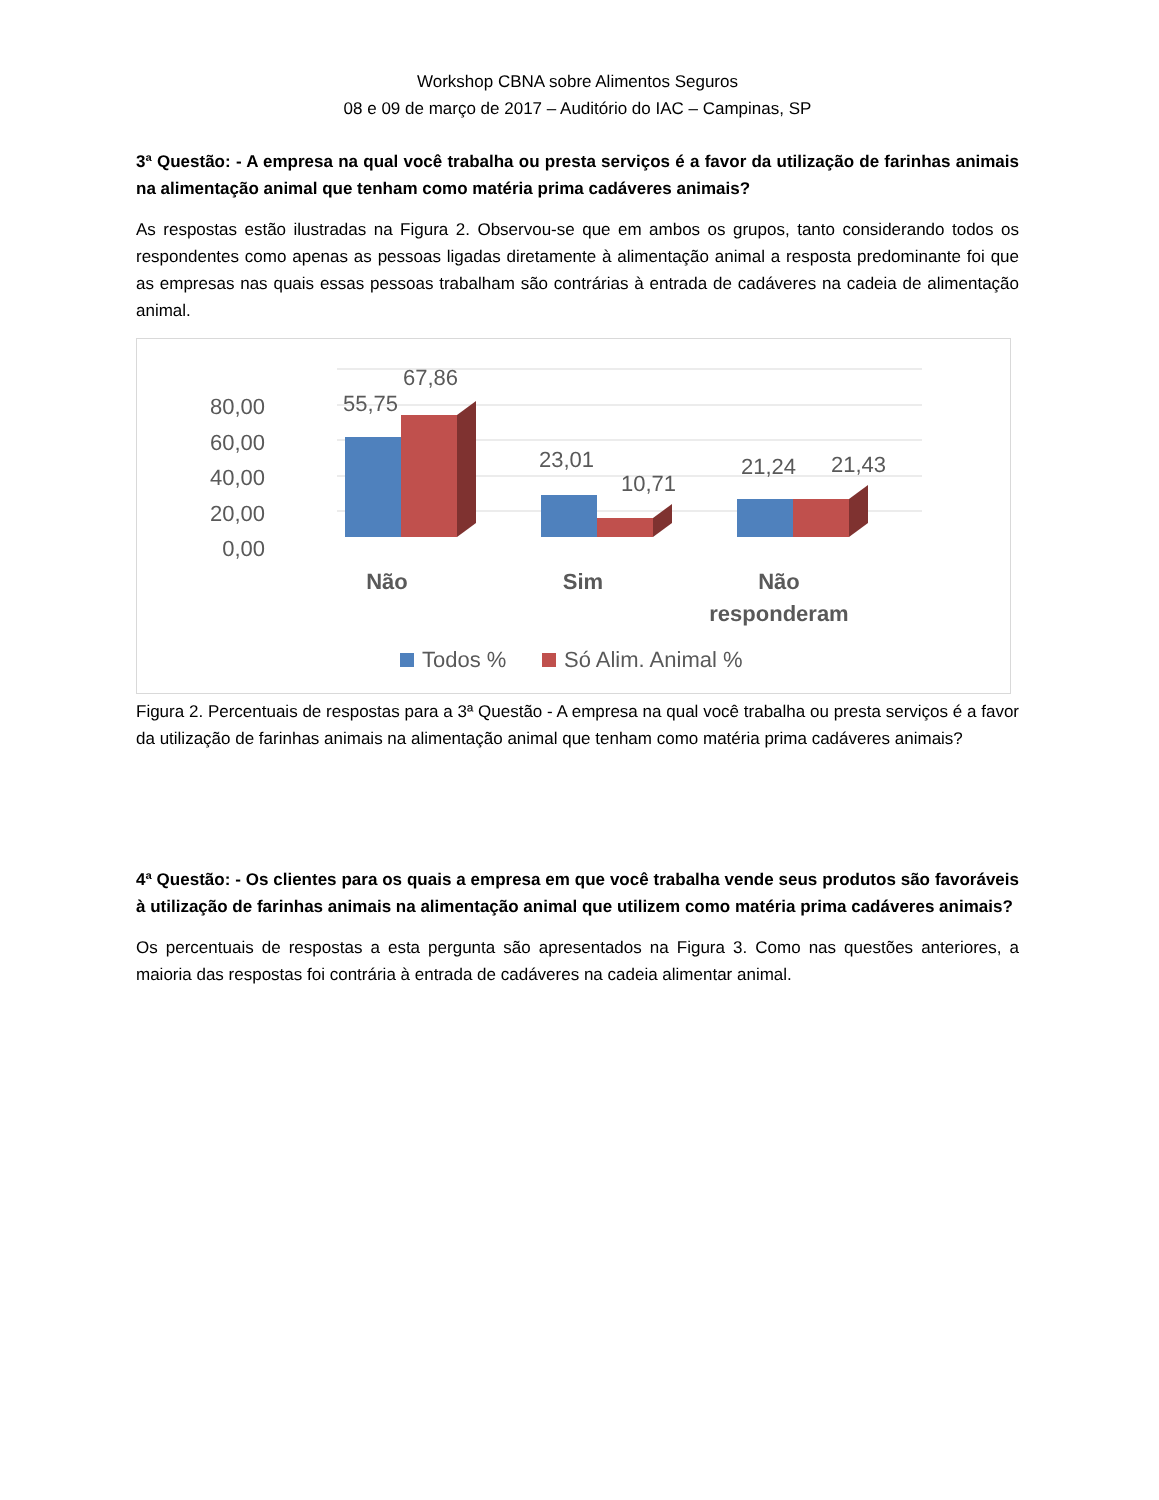Workshop CBNA sobre Alimentos Seguros
08 e 09 de março de 2017 – Auditório do IAC – Campinas, SP
3ª Questão: - A empresa na qual você trabalha ou presta serviços é a favor da utilização de farinhas animais na alimentação animal que tenham como matéria prima cadáveres animais?
As respostas estão ilustradas na Figura 2. Observou-se que em ambos os grupos, tanto considerando todos os respondentes como apenas as pessoas ligadas diretamente à alimentação animal a resposta predominante foi que as empresas nas quais essas pessoas trabalham são contrárias à entrada de cadáveres na cadeia de alimentação animal.
80,00
60,00
40,00
20,00
0,00
55,75
67,86
23,01
10,71
21,24
21,43
Não
Sim
Não
responderam
Todos %
Só Alim. Animal %
Figura 2. Percentuais de respostas para a 3ª Questão - A empresa na qual você trabalha ou presta serviços é a favor da utilização de farinhas animais na alimentação animal que tenham como matéria prima cadáveres animais?
4ª Questão: - Os clientes para os quais a empresa em que você trabalha vende seus produtos são favoráveis à utilização de farinhas animais na alimentação animal que utilizem como matéria prima cadáveres animais?
Os percentuais de respostas a esta pergunta são apresentados na Figura 3. Como nas questões anteriores, a maioria das respostas foi contrária à entrada de cadáveres na cadeia alimentar animal.